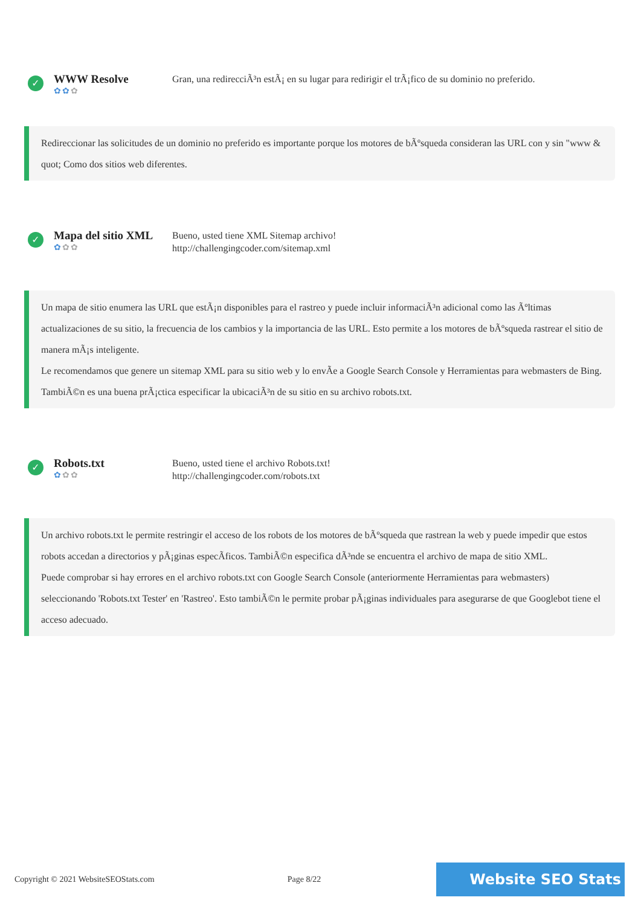✓
WWW Resolve
✿✿✿
Gran, una redirecciÃ³n estÃ¡ en su lugar para redirigir el trÃ¡fico de su dominio no preferido.
Redireccionar las solicitudes de un dominio no preferido es importante porque los motores de bÃºsqueda consideran las URL con y sin "www & quot; Como dos sitios web diferentes.
✓
Mapa del sitio XML
✿✿✿
Bueno, usted tiene XML Sitemap archivo!
http://challengingcoder.com/sitemap.xml
Un mapa de sitio enumera las URL que estÃ¡n disponibles para el rastreo y puede incluir informaciÃ³n adicional como las Ãºltimas actualizaciones de su sitio, la frecuencia de los cambios y la importancia de las URL. Esto permite a los motores de bÃºsqueda rastrear el sitio de manera mÃ¡s inteligente.
Le recomendamos que genere un sitemap XML para su sitio web y lo envÃe a Google Search Console y Herramientas para webmasters de Bing. TambiÃ©n es una buena prÃ¡ctica especificar la ubicaciÃ³n de su sitio en su archivo robots.txt.
✓
Robots.txt
✿✿✿
Bueno, usted tiene el archivo Robots.txt!
http://challengingcoder.com/robots.txt
Un archivo robots.txt le permite restringir el acceso de los robots de los motores de bÃºsqueda que rastrean la web y puede impedir que estos robots accedan a directorios y pÃ¡ginas especÃficos. TambiÃ©n especifica dÃ³nde se encuentra el archivo de mapa de sitio XML.
Puede comprobar si hay errores en el archivo robots.txt con Google Search Console (anteriormente Herramientas para webmasters) seleccionando 'Robots.txt Tester' en 'Rastreo'. Esto tambiÃ©n le permite probar pÃ¡ginas individuales para asegurarse de que Googlebot tiene el acceso adecuado.
Copyright © 2021 WebsiteSEOStats.com Page 8/22
Website SEO Stats